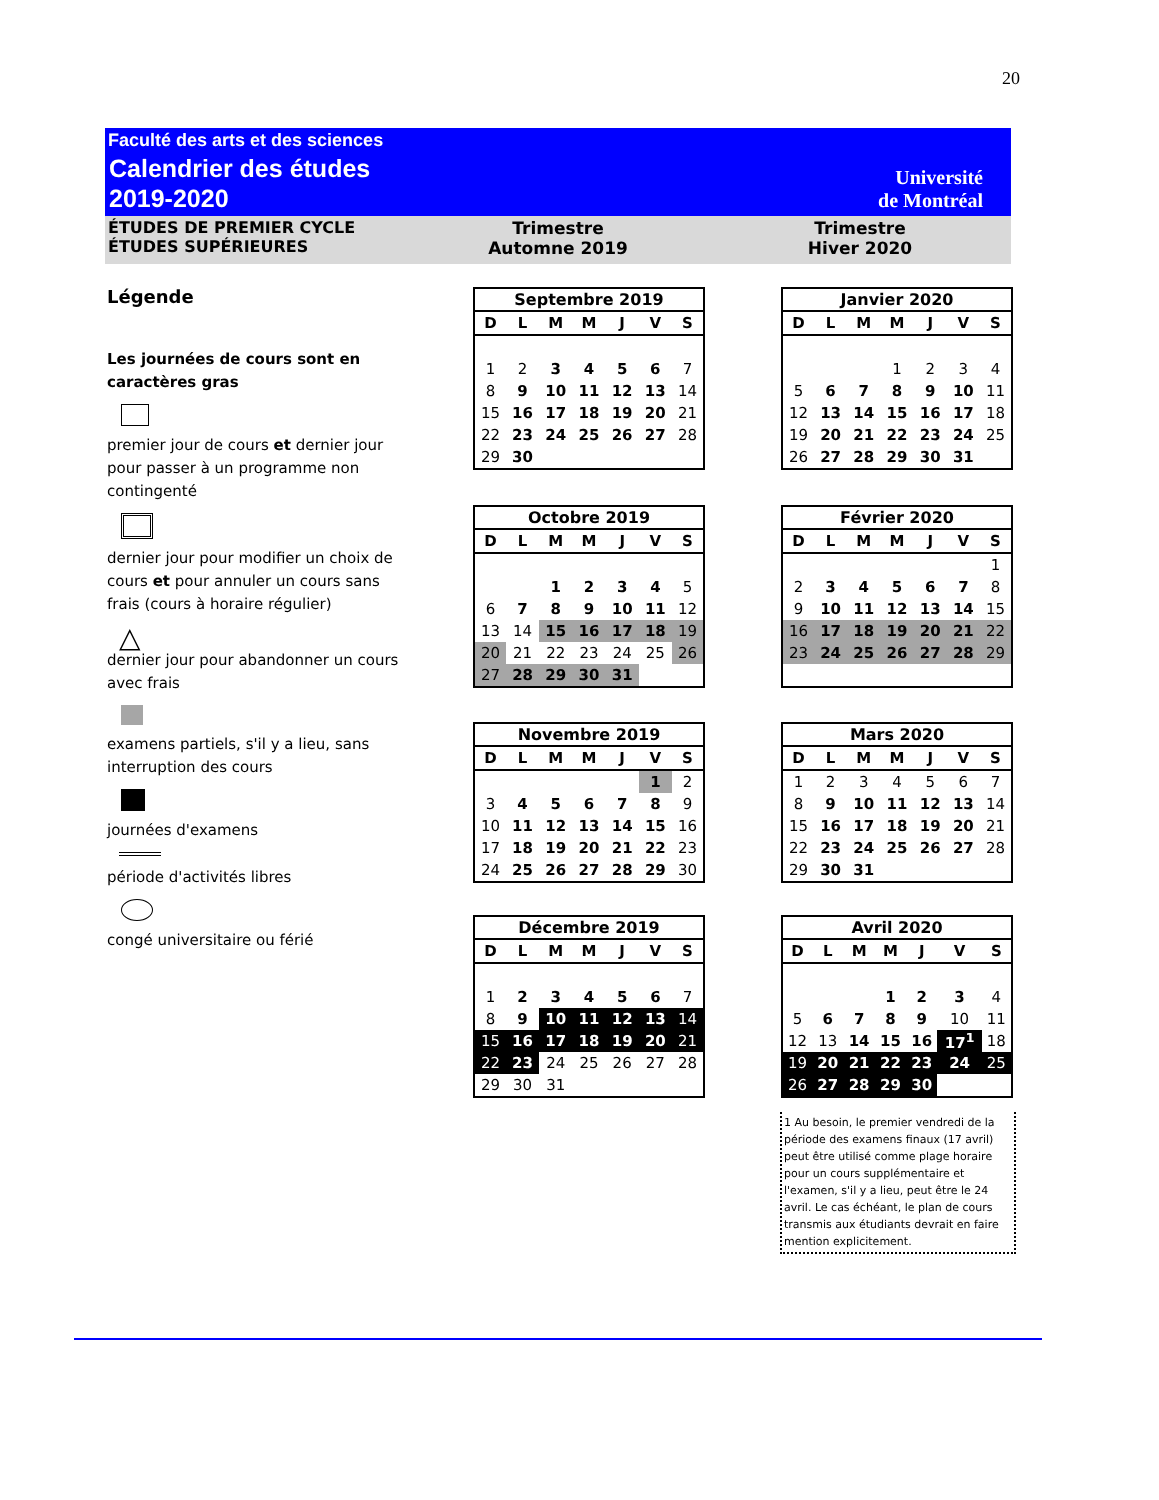20
Faculté des arts et des sciences
Calendrier des études
2019-2020
Université
de Montréal
ÉTUDES DE PREMIER CYCLE
ÉTUDES SUPÉRIEURES
Trimestre
Automne 2019
Trimestre
Hiver 2020
Légende
Les journées de cours sont en caractères gras
premier jour de cours et dernier jour pour passer à un programme non contingenté
dernier jour pour modifier un choix de cours et pour annuler un cours sans frais (cours à horaire régulier)
△
dernier jour pour abandonner un cours avec frais
examens partiels, s'il y a lieu, sans interruption des cours
journées d'examens
période d'activités libres
congé universitaire ou férié
| Septembre 2019 | | | | | | |
| --- | --- | --- | --- | --- | --- | --- |
| D | L | M | M | J | V | S |
| 1 | 2 | 3 | 4 | 5 | 6 | 7 |
| 8 | 9 | 10 | 11 | 12 | 13 | 14 |
| 15 | 16 | 17 | 18 | 19 | 20 | 21 |
| 22 | 23 | 24 | 25 | 26 | 27 | 28 |
| 29 | 30 | | | | | |
| Janvier 2020 | | | | | | |
| --- | --- | --- | --- | --- | --- | --- |
| D | L | M | M | J | V | S |
| | | | 1 | 2 | 3 | 4 |
| 5 | 6 | 7 | 8 | 9 | 10 | 11 |
| 12 | 13 | 14 | 15 | 16 | 17 | 18 |
| 19 | 20 | 21 | 22 | 23 | 24 | 25 |
| 26 | 27 | 28 | 29 | 30 | 31 | |
| Octobre 2019 | | | | | | |
| --- | --- | --- | --- | --- | --- | --- |
| D | L | M | M | J | V | S |
| | | 1 | 2 | 3 | 4 | 5 |
| 6 | 7 | 8 | 9 | 10 | 11 | 12 |
| 13 | 14 | 15 | 16 | 17 | 18 | 19 |
| 20 | 21 | 22 | 23 | 24 | 25 | 26 |
| 27 | 28 | 29 | 30 | 31 | | |
| Février 2020 | | | | | | |
| --- | --- | --- | --- | --- | --- | --- |
| D | L | M | M | J | V | S |
| | | | | | | 1 |
| 2 | 3 | 4 | 5 | 6 | 7 | 8 |
| 9 | 10 | 11 | 12 | 13 | 14 | 15 |
| 16 | 17 | 18 | 19 | 20 | 21 | 22 |
| 23 | 24 | 25 | 26 | 27 | 28 | 29 |
| Novembre 2019 | | | | | | |
| --- | --- | --- | --- | --- | --- | --- |
| D | L | M | M | J | V | S |
| | | | | | 1 | 2 |
| 3 | 4 | 5 | 6 | 7 | 8 | 9 |
| 10 | 11 | 12 | 13 | 14 | 15 | 16 |
| 17 | 18 | 19 | 20 | 21 | 22 | 23 |
| 24 | 25 | 26 | 27 | 28 | 29 | 30 |
| Mars 2020 | | | | | | |
| --- | --- | --- | --- | --- | --- | --- |
| D | L | M | M | J | V | S |
| 1 | 2 | 3 | 4 | 5 | 6 | 7 |
| 8 | 9 | 10 | 11 | 12 | 13 | 14 |
| 15 | 16 | 17 | 18 | 19 | 20 | 21 |
| 22 | 23 | 24 | 25 | 26 | 27 | 28 |
| 29 | 30 | 31 | | | | |
| Décembre 2019 | | | | | | |
| --- | --- | --- | --- | --- | --- | --- |
| D | L | M | M | J | V | S |
| 1 | 2 | 3 | 4 | 5 | 6 | 7 |
| 8 | 9 | 10 | 11 | 12 | 13 | 14 |
| 15 | 16 | 17 | 18 | 19 | 20 | 21 |
| 22 | 23 | 24 | 25 | 26 | 27 | 28 |
| 29 | 30 | 31 | | | | |
| Avril 2020 | | | | | | |
| --- | --- | --- | --- | --- | --- | --- |
| D | L | M | M | J | V | S |
| | | | 1 | 2 | 3 | 4 |
| 5 | 6 | 7 | 8 | 9 | 10 | 11 |
| 12 | 13 | 14 | 15 | 16 | 17<sup>1</sup> | 18 |
| 19 | 20 | 21 | 22 | 23 | 24 | 25 |
| 26 | 27 | 28 | 29 | 30 | | |
1 Au besoin, le premier vendredi de la période des examens finaux (17 avril) peut être utilisé comme plage horaire pour un cours supplémentaire et l'examen, s'il y a lieu, peut être le 24 avril. Le cas échéant, le plan de cours transmis aux étudiants devrait en faire mention explicitement.